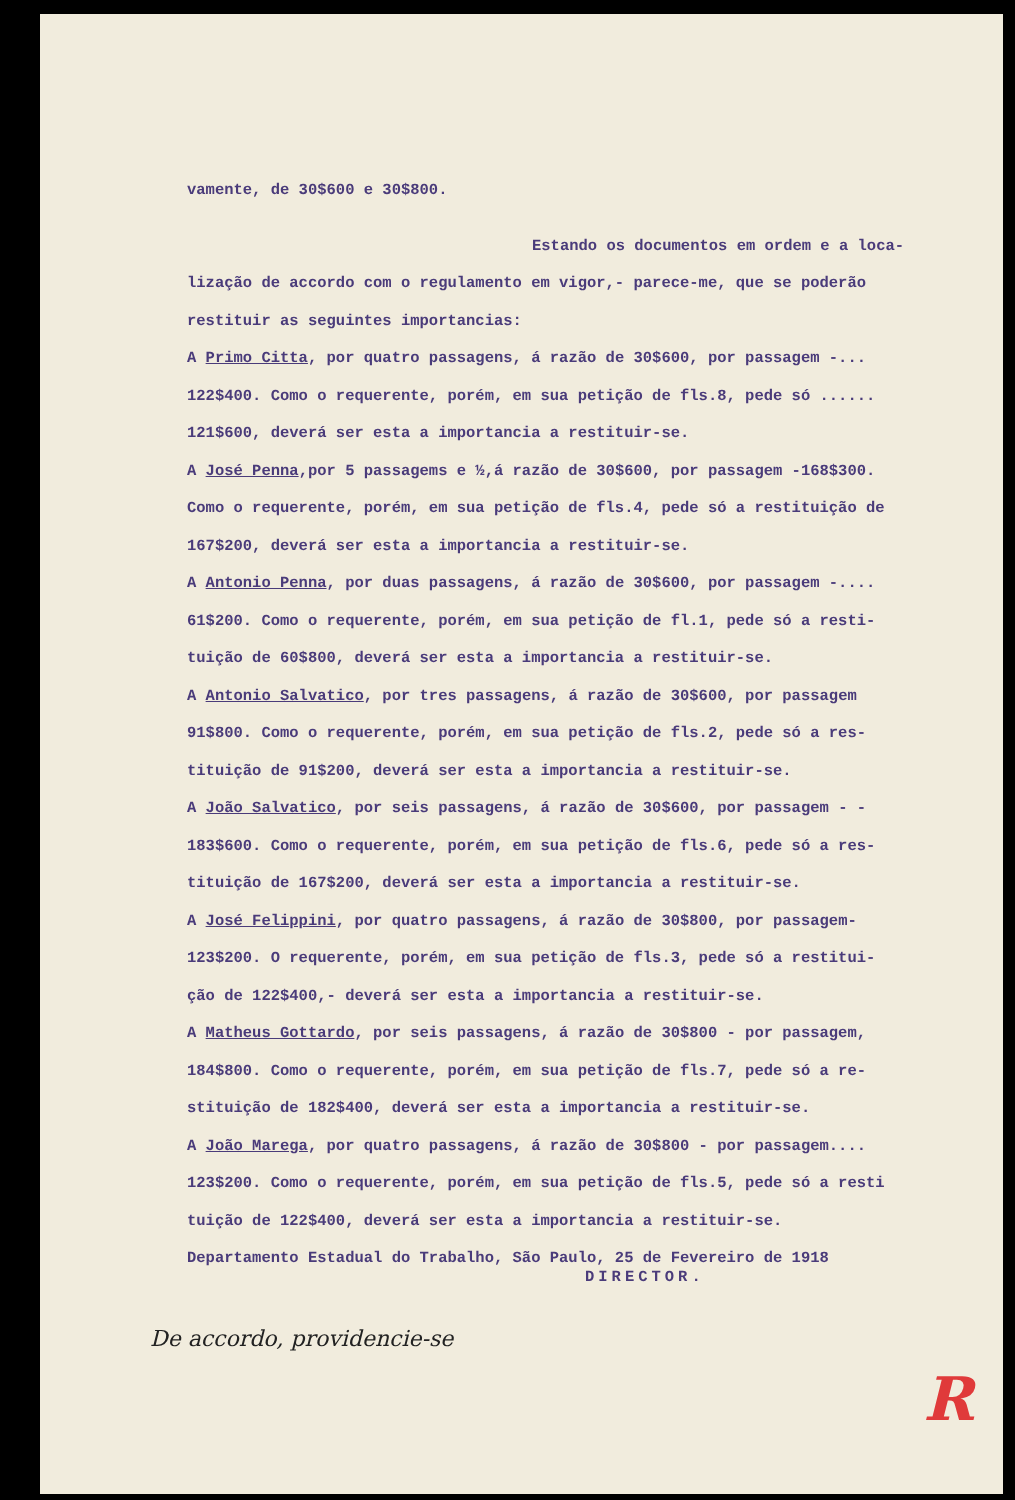vamente, de 30$600 e 30$800.
Estando os documentos em ordem e a loca-
lização de accordo com o regulamento em vigor,- parece-me, que se poderão
restituir as seguintes importancias:
A Primo Citta, por quatro passagens, á razão de 30$600, por passagem -...
122$400. Como o requerente, porém, em sua petição de fls.8, pede só ......
121$600, deverá ser esta a importancia a restituir-se.
A José Penna,por 5 passagems e ½,á razão de 30$600, por passagem -168$300.
Como o requerente, porém, em sua petição de fls.4, pede só a restituição de
167$200, deverá ser esta a importancia a restituir-se.
A Antonio Penna, por duas passagens, á razão de 30$600, por passagem -....
61$200. Como o requerente, porém, em sua petição de fl.1, pede só a resti-
tuição de 60$800, deverá ser esta a importancia a restituir-se.
A Antonio Salvatico, por tres passagens, á razão de 30$600, por passagem
91$800. Como o requerente, porém, em sua petição de fls.2, pede só a res-
tituição de 91$200, deverá ser esta a importancia a restituir-se.
A João Salvatico, por seis passagens, á razão de 30$600, por passagem - -
183$600. Como o requerente, porém, em sua petição de fls.6, pede só a res-
tituição de 167$200, deverá ser esta a importancia a restituir-se.
A José Felippini, por quatro passagens, á razão de 30$800, por passagem-
123$200. O requerente, porém, em sua petição de fls.3, pede só a restitui-
ção de 122$400,- deverá ser esta a importancia a restituir-se.
A Matheus Gottardo, por seis passagens, á razão de 30$800 - por passagem,
184$800. Como o requerente, porém, em sua petição de fls.7, pede só a re-
stituição de 182$400, deverá ser esta a importancia a restituir-se.
A João Marega, por quatro passagens, á razão de 30$800 - por passagem....
123$200. Como o requerente, porém, em sua petição de fls.5, pede só a resti
tuição de 122$400, deverá ser esta a importancia a restituir-se.
Departamento Estadual do Trabalho, São Paulo, 25 de Fevereiro de 1918
DIRECTOR.
De accordo, providencie-se
R